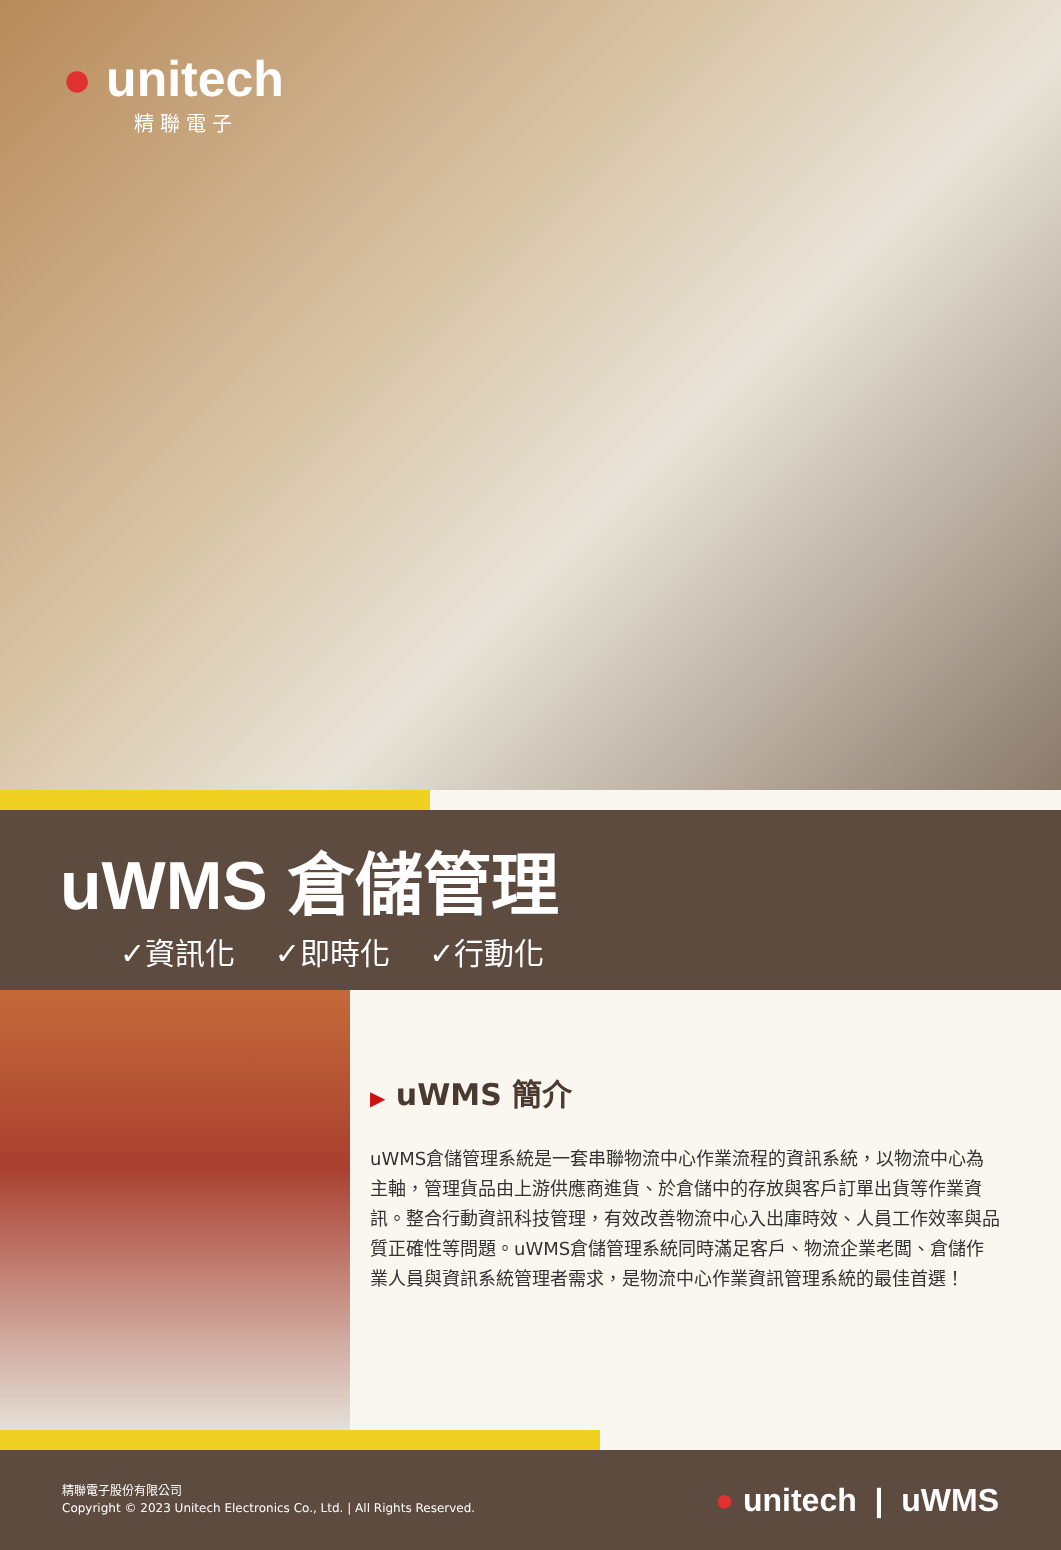● unitech
精聯電子
uWMS 倉儲管理
✓資訊化 ✓即時化 ✓行動化
▶ uWMS 簡介
uWMS倉儲管理系統是一套串聯物流中心作業流程的資訊系統，以物流中心為主軸，管理貨品由上游供應商進貨、於倉儲中的存放與客戶訂單出貨等作業資訊。整合行動資訊科技管理，有效改善物流中心入出庫時效、人員工作效率與品質正確性等問題。uWMS倉儲管理系統同時滿足客戶、物流企業老闆、倉儲作業人員與資訊系統管理者需求，是物流中心作業資訊管理系統的最佳首選！
精聯電子股份有限公司
Copyright © 2023 Unitech Electronics Co., Ltd. | All Rights Reserved. ● unitech | uWMS